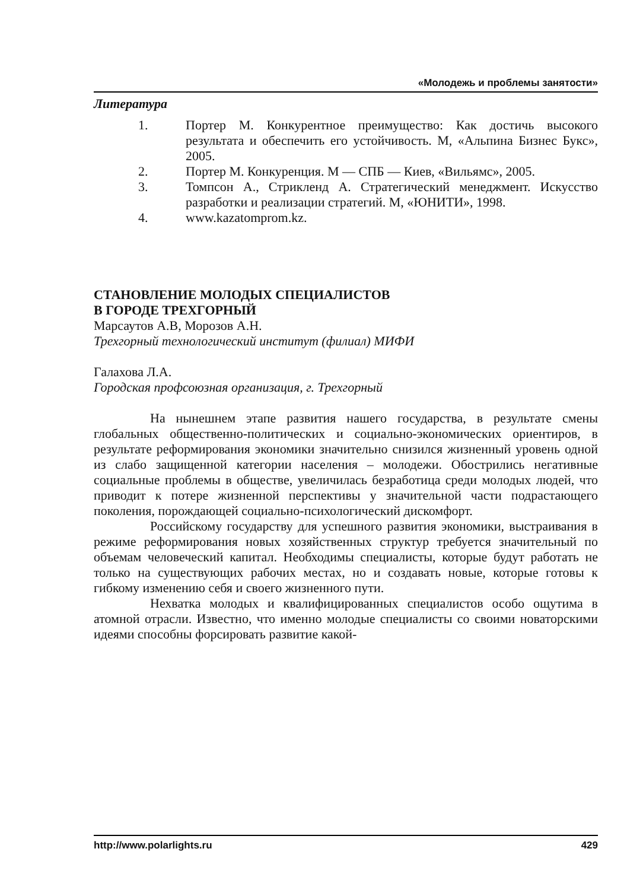«Молодежь и проблемы занятости»
Литература
1. Портер М. Конкурентное преимущество: Как достичь высокого результата и обеспечить его устойчивость. М, «Альпина Бизнес Букс», 2005.
2. Портер М. Конкуренция. М — СПБ — Киев, «Вильямс», 2005.
3. Томпсон А., Стрикленд А. Стратегический менеджмент. Искусство разработки и реализации стратегий. М, «ЮНИТИ», 1998.
4. www.kazatomprom.kz.
СТАНОВЛЕНИЕ МОЛОДЫХ СПЕЦИАЛИСТОВ
В ГОРОДЕ ТРЕХГОРНЫЙ
Марсаутов А.В, Морозов А.Н.
Трехгорный технологический институт (филиал) МИФИ
Галахова Л.А.
Городская профсоюзная организация, г. Трехгорный
На нынешнем этапе развития нашего государства, в результате смены глобальных общественно-политических и социально-экономических ориентиров, в результате реформирования экономики значительно снизился жизненный уровень одной из слабо защищенной категории населения – молодежи. Обострились негативные социальные проблемы в обществе, увеличилась безработица среди молодых людей, что приводит к потере жизненной перспективы у значительной части подрастающего поколения, порождающей социально-психологический дискомфорт.
Российскому государству для успешного развития экономики, выстраивания в режиме реформирования новых хозяйственных структур требуется значительный по объемам человеческий капитал. Необходимы специалисты, которые будут работать не только на существующих рабочих местах, но и создавать новые, которые готовы к гибкому изменению себя и своего жизненного пути.
Нехватка молодых и квалифицированных специалистов особо ощутима в атомной отрасли. Известно, что именно молодые специалисты со своими новаторскими идеями способны форсировать развитие какой-
http://www.polarlights.ru 429